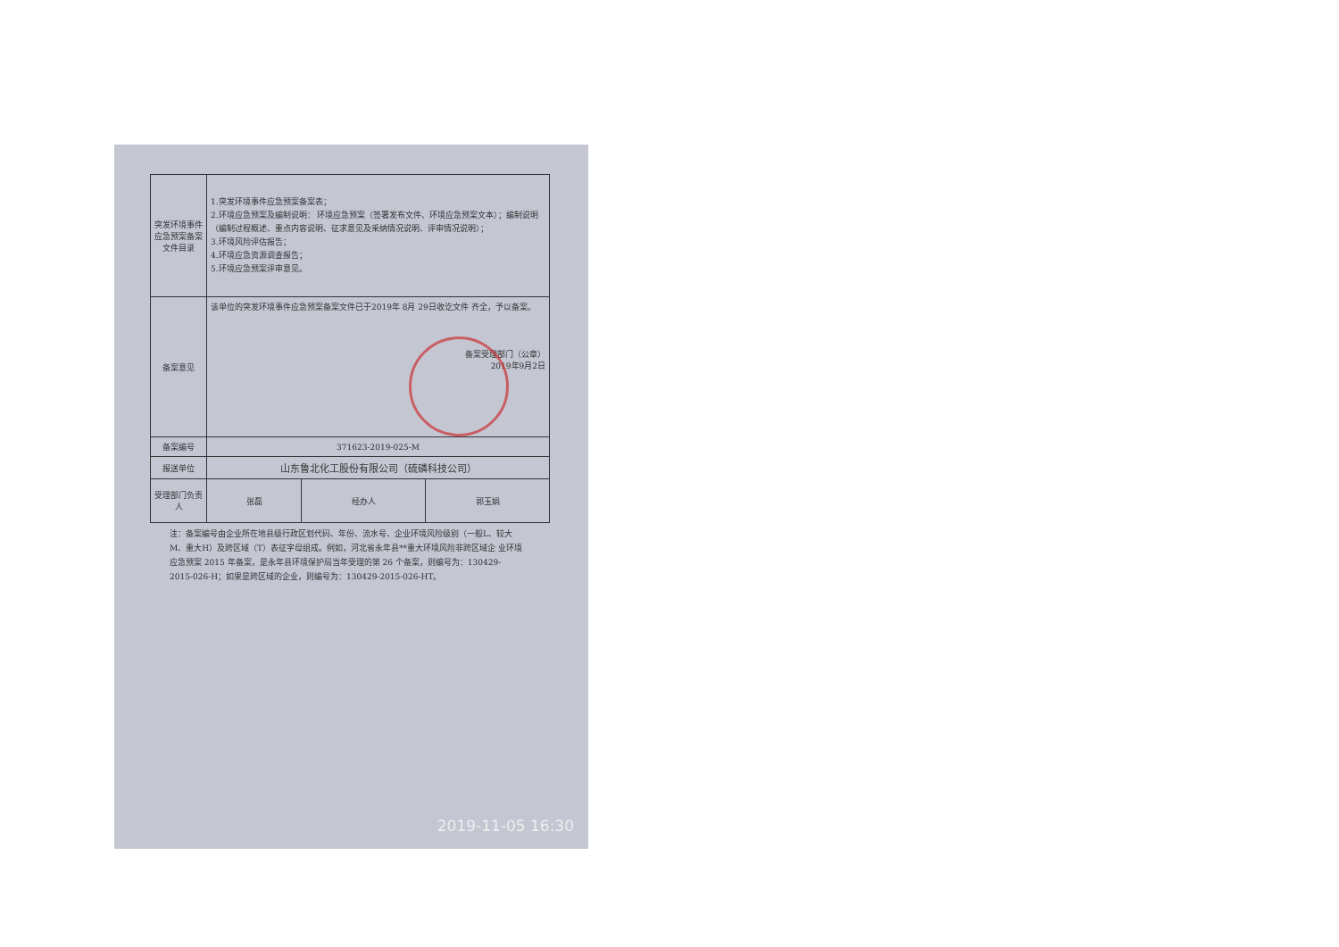| 突发环境事件应急预案备案文件目录 | 1.突发环境事件应急预案备案表； 2.环境应急预案及编制说明： 环境应急预案（签署发布文件、环境应急预案文本）；编制说明（编制过程概述、重点内容说明、征求意见及采纳情况说明、评审情况说明）； 3.环境风险评估报告； 4.环境应急资源调查报告； 5.环境应急预案评审意见。 | | |
| 备案意见 | 该单位的突发环境事件应急预案备案文件已于2019年 8月 29日收讫文件 齐全，予以备案。 备案受理部门（公章） 2019年9月2日 | | |
| 备案编号 | 371623-2019-025-M | | |
| 报送单位 | 山东鲁北化工股份有限公司（硫磷科技公司） | | |
| 受理部门负责人 | 张磊 | 经办人 | 郭玉娟 |
注：备案编号由企业所在地县级行政区划代码、年份、流水号、企业环境风险级别（一般L、较大M、重大H）及跨区域（T）表征字母组成。例如，河北省永年县**重大环境风险非跨区域企 业环境应急预案 2015 年备案，是永年县环境保护局当年受理的第 26 个备案，则编号为：130429-2015-026-H；如果是跨区域的企业，则编号为：130429-2015-026-HT。
2019-11-05 16:30